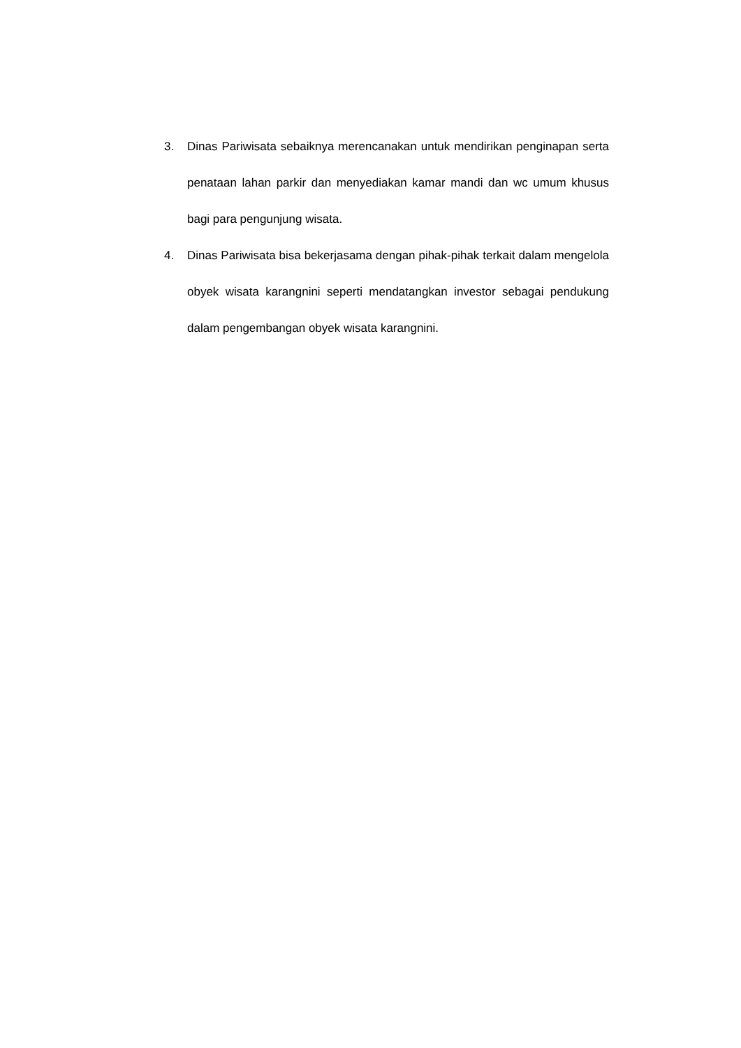3. Dinas Pariwisata sebaiknya merencanakan untuk mendirikan penginapan serta penataan lahan parkir dan menyediakan kamar mandi dan wc umum khusus bagi para pengunjung wisata.
4. Dinas Pariwisata bisa bekerjasama dengan pihak-pihak terkait dalam mengelola obyek wisata karangnini seperti mendatangkan investor sebagai pendukung dalam pengembangan obyek wisata karangnini.